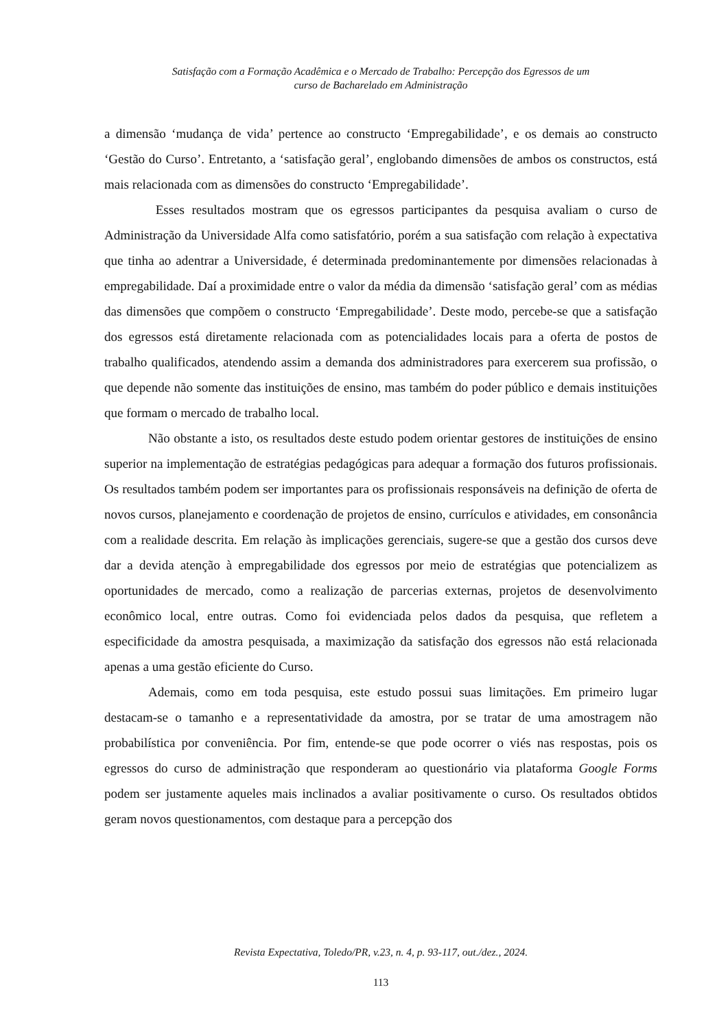Satisfação com a Formação Acadêmica e o Mercado de Trabalho: Percepção dos Egressos de um
curso de Bacharelado em Administração
a dimensão ‘mudança de vida’ pertence ao constructo ‘Empregabilidade’, e os demais ao constructo ‘Gestão do Curso’. Entretanto, a ‘satisfação geral’, englobando dimensões de ambos os constructos, está mais relacionada com as dimensões do constructo ‘Empregabilidade’.
Esses resultados mostram que os egressos participantes da pesquisa avaliam o curso de Administração da Universidade Alfa como satisfatório, porém a sua satisfação com relação à expectativa que tinha ao adentrar a Universidade, é determinada predominantemente por dimensões relacionadas à empregabilidade. Daí a proximidade entre o valor da média da dimensão ‘satisfação geral’ com as médias das dimensões que compõem o constructo ‘Empregabilidade’. Deste modo, percebe-se que a satisfação dos egressos está diretamente relacionada com as potencialidades locais para a oferta de postos de trabalho qualificados, atendendo assim a demanda dos administradores para exercerem sua profissão, o que depende não somente das instituições de ensino, mas também do poder público e demais instituições que formam o mercado de trabalho local.
Não obstante a isto, os resultados deste estudo podem orientar gestores de instituições de ensino superior na implementação de estratégias pedagógicas para adequar a formação dos futuros profissionais. Os resultados também podem ser importantes para os profissionais responsáveis na definição de oferta de novos cursos, planejamento e coordenação de projetos de ensino, currículos e atividades, em consonância com a realidade descrita. Em relação às implicações gerenciais, sugere-se que a gestão dos cursos deve dar a devida atenção à empregabilidade dos egressos por meio de estratégias que potencializem as oportunidades de mercado, como a realização de parcerias externas, projetos de desenvolvimento econômico local, entre outras. Como foi evidenciada pelos dados da pesquisa, que refletem a especificidade da amostra pesquisada, a maximização da satisfação dos egressos não está relacionada apenas a uma gestão eficiente do Curso.
Ademais, como em toda pesquisa, este estudo possui suas limitações. Em primeiro lugar destacam-se o tamanho e a representatividade da amostra, por se tratar de uma amostragem não probabilística por conveniência. Por fim, entende-se que pode ocorrer o viés nas respostas, pois os egressos do curso de administração que responderam ao questionário via plataforma Google Forms podem ser justamente aqueles mais inclinados a avaliar positivamente o curso. Os resultados obtidos geram novos questionamentos, com destaque para a percepção dos
Revista Expectativa, Toledo/PR, v.23, n. 4, p. 93-117, out./dez., 2024.
113